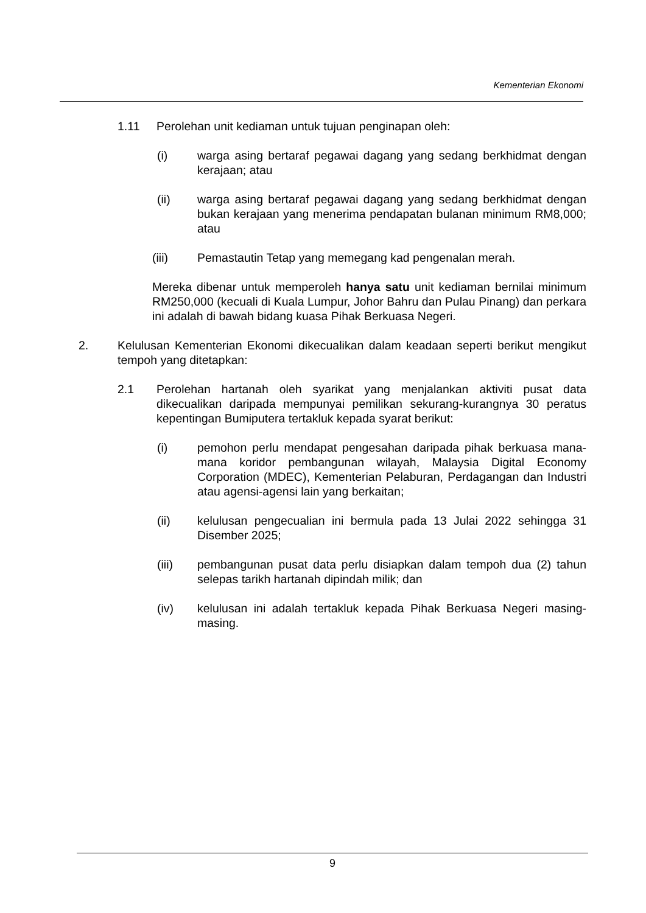Kementerian Ekonomi
1.11 Perolehan unit kediaman untuk tujuan penginapan oleh:
(i) warga asing bertaraf pegawai dagang yang sedang berkhidmat dengan kerajaan; atau
(ii) warga asing bertaraf pegawai dagang yang sedang berkhidmat dengan bukan kerajaan yang menerima pendapatan bulanan minimum RM8,000; atau
(iii) Pemastautin Tetap yang memegang kad pengenalan merah.
Mereka dibenar untuk memperoleh hanya satu unit kediaman bernilai minimum RM250,000 (kecuali di Kuala Lumpur, Johor Bahru dan Pulau Pinang) dan perkara ini adalah di bawah bidang kuasa Pihak Berkuasa Negeri.
2. Kelulusan Kementerian Ekonomi dikecualikan dalam keadaan seperti berikut mengikut tempoh yang ditetapkan:
2.1 Perolehan hartanah oleh syarikat yang menjalankan aktiviti pusat data dikecualikan daripada mempunyai pemilikan sekurang-kurangnya 30 peratus kepentingan Bumiputera tertakluk kepada syarat berikut:
(i) pemohon perlu mendapat pengesahan daripada pihak berkuasa mana-mana koridor pembangunan wilayah, Malaysia Digital Economy Corporation (MDEC), Kementerian Pelaburan, Perdagangan dan Industri atau agensi-agensi lain yang berkaitan;
(ii) kelulusan pengecualian ini bermula pada 13 Julai 2022 sehingga 31 Disember 2025;
(iii) pembangunan pusat data perlu disiapkan dalam tempoh dua (2) tahun selepas tarikh hartanah dipindah milik; dan
(iv) kelulusan ini adalah tertakluk kepada Pihak Berkuasa Negeri masing-masing.
9